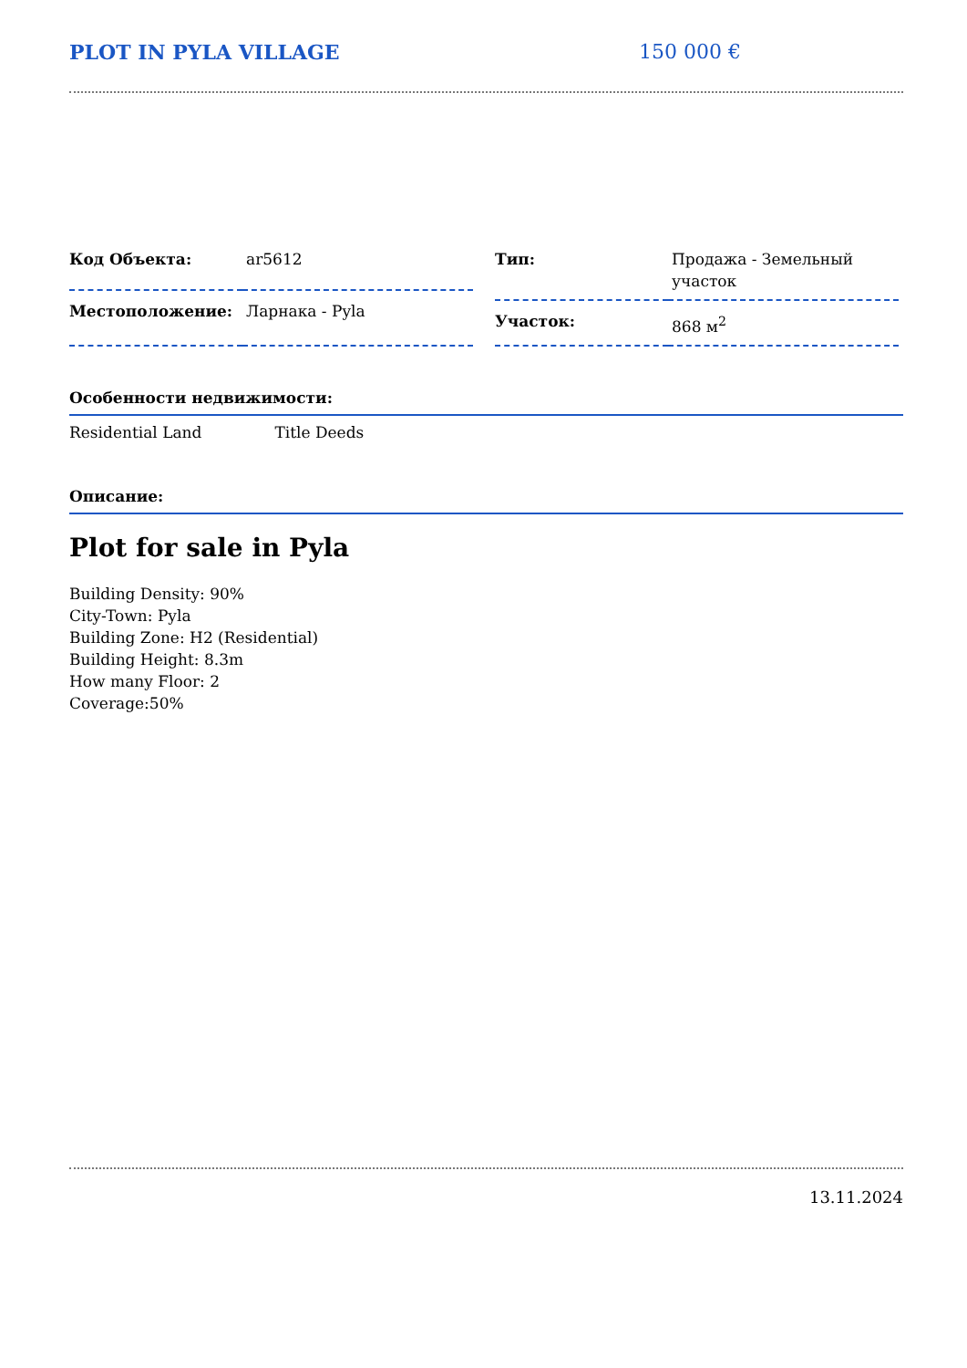PLOT IN PYLA VILLAGE 150 000 €
| Код Объекта: | ar5612 |
| Местоположение: | Ларнака - Pyla |
| Тип: | Продажа - Земельный участок |
| Участок: | 868 м<sup>2</sup> |
Особенности недвижимости:
Residential Land Title Deeds
Описание:
Plot for sale in Pyla
Building Density: 90%
City-Town: Pyla
Building Zone: H2 (Residential)
Building Height: 8.3m
How many Floor: 2
Coverage:50%
13.11.2024